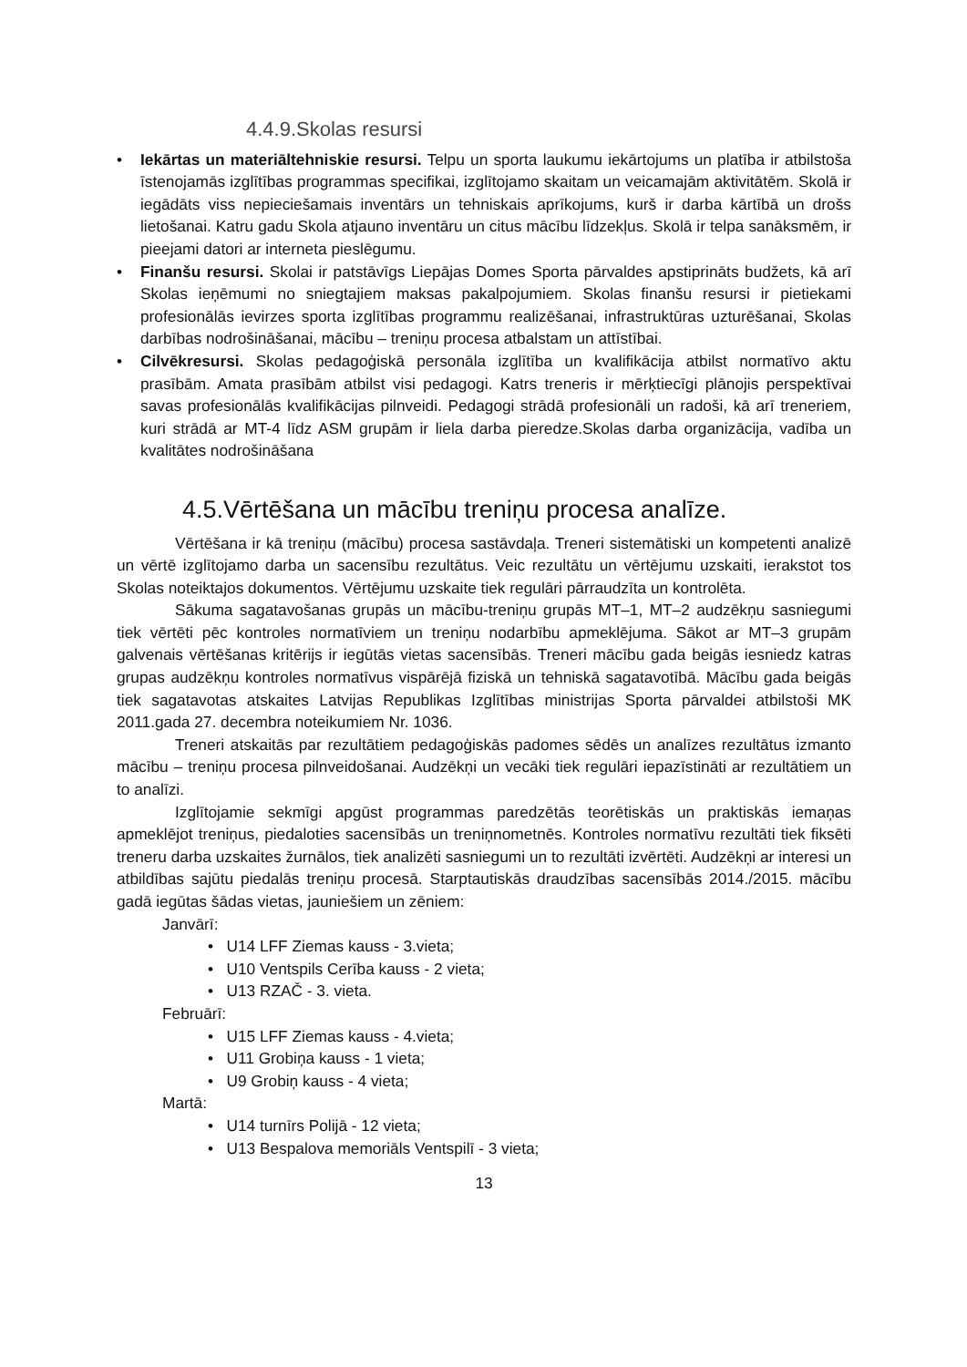4.4.9.Skolas resursi
• Iekārtas un materiāltehniskie resursi. Telpu un sporta laukumu iekārtojums un platība ir atbilstoša īstenojamās izglītības programmas specifikai, izglītojamo skaitam un veicamajām aktivitātēm. Skolā ir iegādāts viss nepieciešamais inventārs un tehniskais aprīkojums, kurš ir darba kārtībā un drošs lietošanai. Katru gadu Skola atjauno inventāru un citus mācību līdzekļus. Skolā ir telpa sanāksmēm, ir pieejami datori ar interneta pieslēgumu.
• Finanšu resursi. Skolai ir patstāvīgs Liepājas Domes Sporta pārvaldes apstiprināts budžets, kā arī Skolas ieņēmumi no sniegtajiem maksas pakalpojumiem. Skolas finanšu resursi ir pietiekami profesionālās ievirzes sporta izglītības programmu realizēšanai, infrastruktūras uzturēšanai, Skolas darbības nodrošināšanai, mācību – treniņu procesa atbalstam un attīstībai.
• Cilvēkresursi. Skolas pedagoģiskā personāla izglītība un kvalifikācija atbilst normatīvo aktu prasībām. Amata prasībām atbilst visi pedagogi. Katrs treneris ir mērķtiecīgi plānojis perspektīvai savas profesionālās kvalifikācijas pilnveidi. Pedagogi strādā profesionāli un radoši, kā arī treneriem, kuri strādā ar MT-4 līdz ASM grupām ir liela darba pieredze.Skolas darba organizācija, vadība un kvalitātes nodrošināšana
4.5.Vērtēšana un mācību treniņu procesa analīze.
Vērtēšana ir kā treniņu (mācību) procesa sastāvdaļa. Treneri sistemātiski un kompetenti analizē un vērtē izglītojamo darba un sacensību rezultātus. Veic rezultātu un vērtējumu uzskaiti, ierakstot tos Skolas noteiktajos dokumentos. Vērtējumu uzskaite tiek regulāri pārraudzīta un kontrolēta.
Sākuma sagatavošanas grupās un mācību-treniņu grupās MT–1, MT–2 audzēkņu sasniegumi tiek vērtēti pēc kontroles normatīviem un treniņu nodarbību apmeklējuma. Sākot ar MT–3 grupām galvenais vērtēšanas kritērijs ir iegūtās vietas sacensībās. Treneri mācību gada beigās iesniedz katras grupas audzēkņu kontroles normatīvus vispārējā fiziskā un tehniskā sagatavotībā. Mācību gada beigās tiek sagatavotas atskaites Latvijas Republikas Izglītības ministrijas Sporta pārvaldei atbilstoši MK 2011.gada 27. decembra noteikumiem Nr. 1036.
Treneri atskaitās par rezultātiem pedagoģiskās padomes sēdēs un analīzes rezultātus izmanto mācību – treniņu procesa pilnveidošanai. Audzēkņi un vecāki tiek regulāri iepazīstināti ar rezultātiem un to analīzi.
Izglītojamie sekmīgi apgūst programmas paredzētās teorētiskās un praktiskās iemaņas apmeklējot treniņus, piedaloties sacensībās un treniņnometnēs. Kontroles normatīvu rezultāti tiek fiksēti treneru darba uzskaites žurnālos, tiek analizēti sasniegumi un to rezultāti izvērtēti. Audzēkņi ar interesi un atbildības sajūtu piedalās treniņu procesā. Starptautiskās draudzības sacensībās 2014./2015. mācību gadā iegūtas šādas vietas, jauniešiem un zēniem:
Janvārī:
• U14 LFF Ziemas kauss - 3.vieta;
• U10 Ventspils Cerība kauss - 2 vieta;
• U13 RZAČ - 3. vieta.
Februārī:
• U15 LFF Ziemas kauss - 4.vieta;
• U11 Grobiņa kauss - 1 vieta;
• U9 Grobiņ kauss - 4 vieta;
Martā:
• U14 turnīrs Polijā - 12 vieta;
• U13 Bespalova memoriāls Ventspilī - 3 vieta;
13